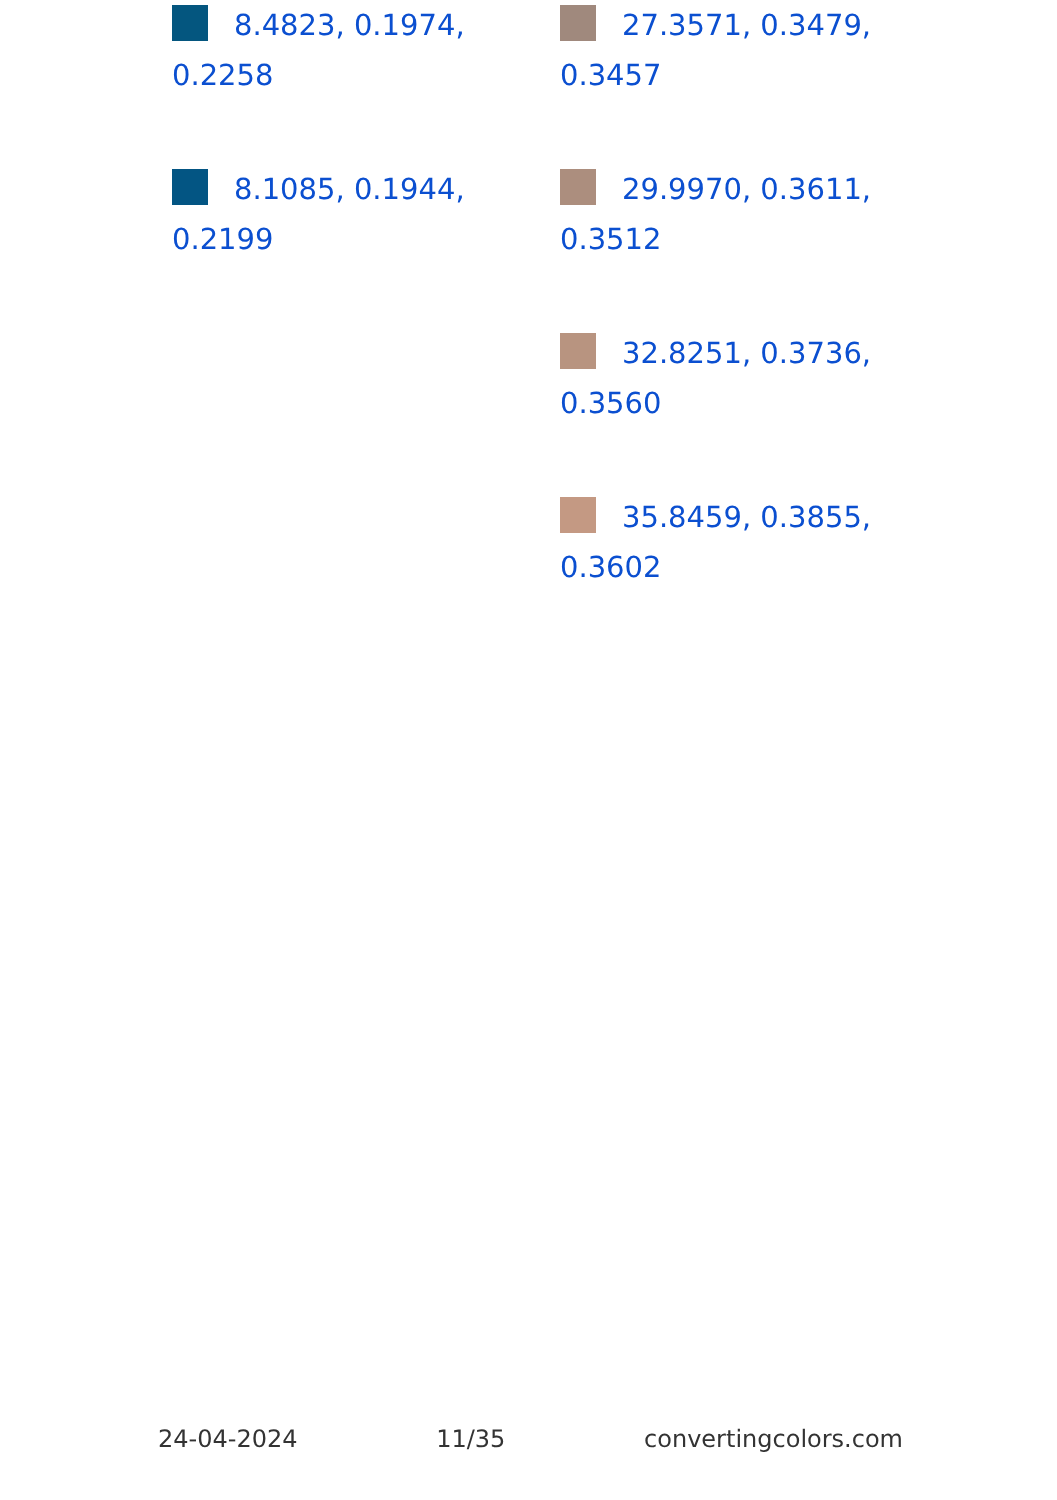8.4823, 0.1974, 0.2258
8.1085, 0.1944, 0.2199
27.3571, 0.3479, 0.3457
29.9970, 0.3611, 0.3512
32.8251, 0.3736, 0.3560
35.8459, 0.3855, 0.3602
24-04-2024 11/35 convertingcolors.com